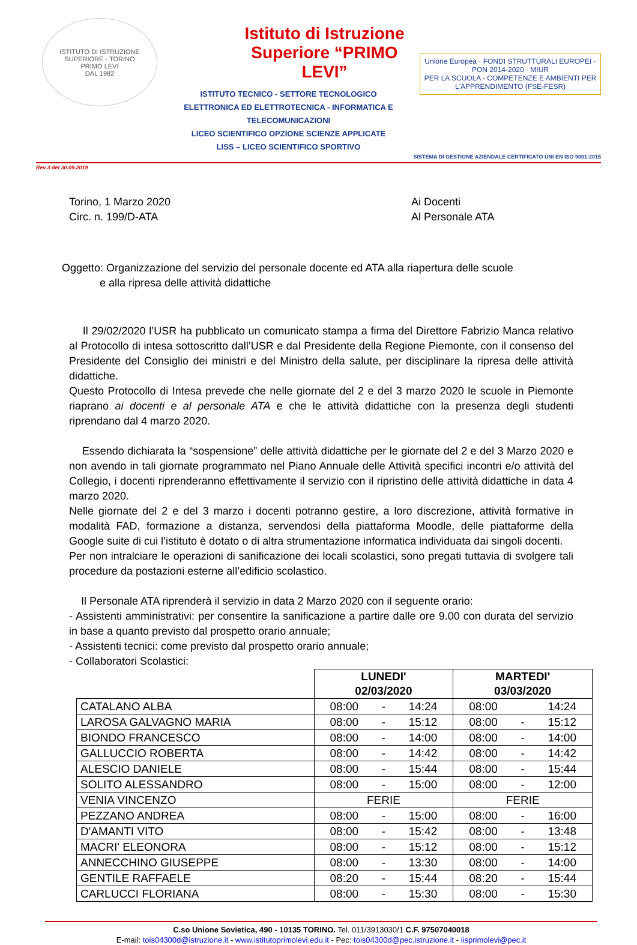ISTITUTO DI ISTRUZIONE SUPERIORE - TORINO
PRIMO LEVI
DAL 1982
Istituto di Istruzione Superiore “PRIMO LEVI”
ISTITUTO TECNICO - SETTORE TECNOLOGICO
ELETTRONICA ED ELETTROTECNICA - INFORMATICA E TELECOMUNICAZIONI
LICEO SCIENTIFICO OPZIONE SCIENZE APPLICATE
LISS – LICEO SCIENTIFICO SPORTIVO
Unione Europea · FONDI STRUTTURALI EUROPEI · PON 2014-2020 · MIUR
PER LA SCUOLA - COMPETENZE E AMBIENTI PER L'APPRENDIMENTO (FSE-FESR)
SISTEMA DI GESTIONE AZIENDALE CERTIFICATO UNI EN ISO 9001:2015
Rev.3 del 30.09.2019
Torino, 1 Marzo 2020
Circ. n. 199/D-ATA
Ai Docenti
Al Personale ATA
Oggetto: Organizzazione del servizio del personale docente ed ATA alla riapertura delle scuole
e alla ripresa delle attività didattiche
Il 29/02/2020 l’USR ha pubblicato un comunicato stampa a firma del Direttore Fabrizio Manca relativo al Protocollo di intesa sottoscritto dall’USR e dal Presidente della Regione Piemonte, con il consenso del Presidente del Consiglio dei ministri e del Ministro della salute, per disciplinare la ripresa delle attività didattiche.
Questo Protocollo di Intesa prevede che nelle giornate del 2 e del 3 marzo 2020 le scuole in Piemonte riaprano ai docenti e al personale ATA e che le attività didattiche con la presenza degli studenti riprendano dal 4 marzo 2020.
Essendo dichiarata la “sospensione” delle attività didattiche per le giornate del 2 e del 3 Marzo 2020 e non avendo in tali giornate programmato nel Piano Annuale delle Attività specifici incontri e/o attività del Collegio, i docenti riprenderanno effettivamente il servizio con il ripristino delle attività didattiche in data 4 marzo 2020.
Nelle giornate del 2 e del 3 marzo i docenti potranno gestire, a loro discrezione, attività formative in modalità FAD, formazione a distanza, servendosi della piattaforma Moodle, delle piattaforme della Google suite di cui l’istituto è dotato o di altra strumentazione informatica individuata dai singoli docenti.
Per non intralciare le operazioni di sanificazione dei locali scolastici, sono pregati tuttavia di svolgere tali procedure da postazioni esterne all’edificio scolastico.
Il Personale ATA riprenderà il servizio in data 2 Marzo 2020 con il seguente orario:
- Assistenti amministrativi: per consentire la sanificazione a partire dalle ore 9.00 con durata del servizio in base a quanto previsto dal prospetto orario annuale;
- Assistenti tecnici: come previsto dal prospetto orario annuale;
- Collaboratori Scolastici:
| | LUNEDI' 02/03/2020 | MARTEDI' 03/03/2020 |
| --- | --- | --- |
| CATALANO ALBA | 08:00 - 14:24 | 08:00 14:24 |
| LAROSA GALVAGNO MARIA | 08:00 - 15:12 | 08:00 - 15:12 |
| BIONDO FRANCESCO | 08:00 - 14:00 | 08:00 - 14:00 |
| GALLUCCIO ROBERTA | 08:00 - 14:42 | 08:00 - 14:42 |
| ALESCIO DANIELE | 08:00 - 15:44 | 08:00 - 15:44 |
| SOLITO ALESSANDRO | 08:00 - 15:00 | 08:00 - 12:00 |
| VENIA VINCENZO | FERIE | FERIE |
| PEZZANO ANDREA | 08:00 - 15:00 | 08:00 - 16:00 |
| D'AMANTI VITO | 08:00 - 15:42 | 08:00 - 13:48 |
| MACRI' ELEONORA | 08:00 - 15:12 | 08:00 - 15:12 |
| ANNECCHINO GIUSEPPE | 08:00 - 13:30 | 08:00 - 14:00 |
| GENTILE RAFFAELE | 08:20 - 15:44 | 08:20 - 15:44 |
| CARLUCCI FLORIANA | 08:00 - 15:30 | 08:00 - 15:30 |
C.so Unione Sovietica, 490 - 10135 TORINO. Tel. 011/3913030/1 C.F. 97507040018
E-mail: tois04300d@istruzione.it - www.istitutoprimolevi.edu.it - Pec: tois04300d@pec.istruzione.it - iisprimolevi@pec.it